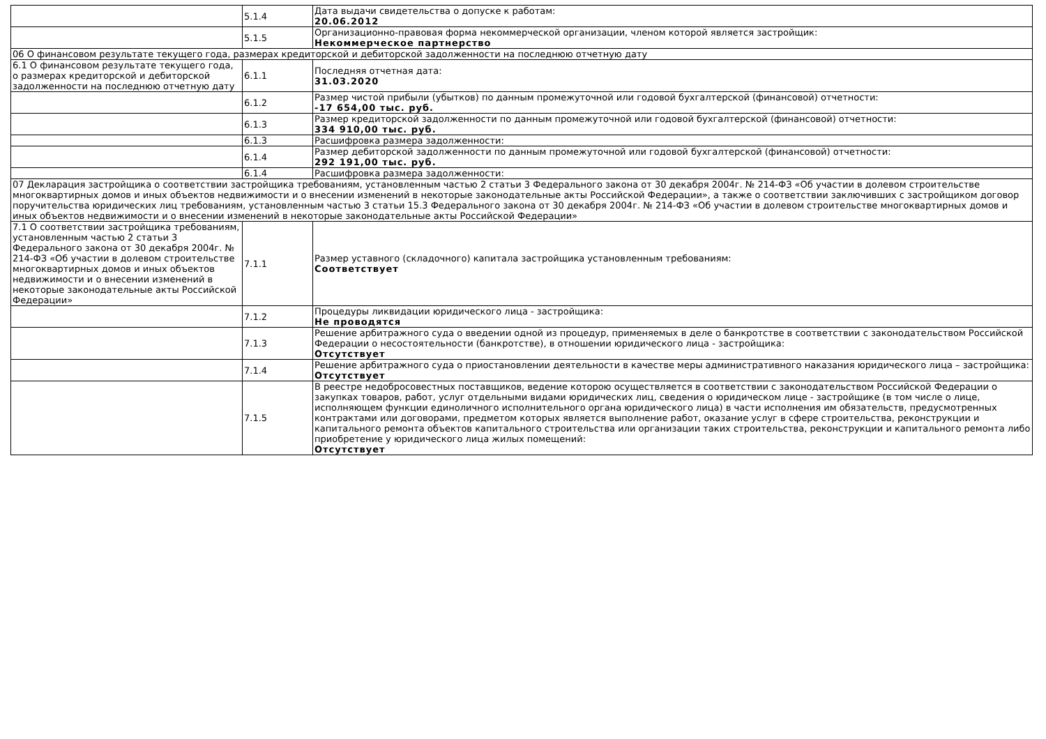| | 5.1.4 | Дата выдачи свидетельства о допуске к работам: 20.06.2012 |
| | 5.1.5 | Организационно-правовая форма некоммерческой организации, членом которой является застройщик: Некоммерческое партнерство |
| 06 О финансовом результате текущего года, размерах кредиторской и дебиторской задолженности на последнюю отчетную дату | | |
| 6.1 О финансовом результате текущего года, о размерах кредиторской и дебиторской задолженности на последнюю отчетную дату | 6.1.1 | Последняя отчетная дата: 31.03.2020 |
| | 6.1.2 | Размер чистой прибыли (убытков) по данным промежуточной или годовой бухгалтерской (финансовой) отчетности: -17 654,00 тыс. руб. |
| | 6.1.3 | Размер кредиторской задолженности по данным промежуточной или годовой бухгалтерской (финансовой) отчетности: 334 910,00 тыс. руб. |
| | 6.1.3 | Расшифровка размера задолженности: |
| | 6.1.4 | Размер дебиторской задолженности по данным промежуточной или годовой бухгалтерской (финансовой) отчетности: 292 191,00 тыс. руб. |
| | 6.1.4 | Расшифровка размера задолженности: |
| 07 Декларация застройщика о соответствии застройщика требованиям, установленным частью 2 статьи 3 Федерального закона от 30 декабря 2004г. № 214-ФЗ «Об участии в долевом строительстве многоквартирных домов и иных объектов недвижимости и о внесении изменений в некоторые законодательные акты Российской Федерации», а также о соответствии заключивших с застройщиком договор поручительства юридических лиц требованиям, установленным частью 3 статьи 15.3 Федерального закона от 30 декабря 2004г. № 214-ФЗ «Об участии в долевом строительстве многоквартирных домов и иных объектов недвижимости и о внесении изменений в некоторые законодательные акты Российской Федерации» | | |
| 7.1 О соответствии застройщика требованиям, установленным частью 2 статьи 3 Федерального закона от 30 декабря 2004г. № 214-ФЗ «Об участии в долевом строительстве многоквартирных домов и иных объектов недвижимости и о внесении изменений в некоторые законодательные акты Российской Федерации» | 7.1.1 | Размер уставного (складочного) капитала застройщика установленным требованиям: Соответствует |
| | 7.1.2 | Процедуры ликвидации юридического лица - застройщика: Не проводятся |
| | 7.1.3 | Решение арбитражного суда о введении одной из процедур, применяемых в деле о банкротстве в соответствии с законодательством Российской Федерации о несостоятельности (банкротстве), в отношении юридического лица - застройщика: Отсутствует |
| | 7.1.4 | Решение арбитражного суда о приостановлении деятельности в качестве меры административного наказания юридического лица – застройщика: Отсутствует |
| | 7.1.5 | В реестре недобросовестных поставщиков, ведение которою осуществляется в соответствии с законодательством Российской Федерации о закупках товаров, работ, услуг отдельными видами юридических лиц, сведения о юридическом лице - застройщике (в том числе о лице, исполняющем функции единоличного исполнительного органа юридического лица) в части исполнения им обязательств, предусмотренных контрактами или договорами, предметом которых является выполнение работ, оказание услуг в сфере строительства, реконструкции и капитального ремонта объектов капитального строительства или организации таких строительства, реконструкции и капитального ремонта либо приобретение у юридического лица жилых помещений: Отсутствует |